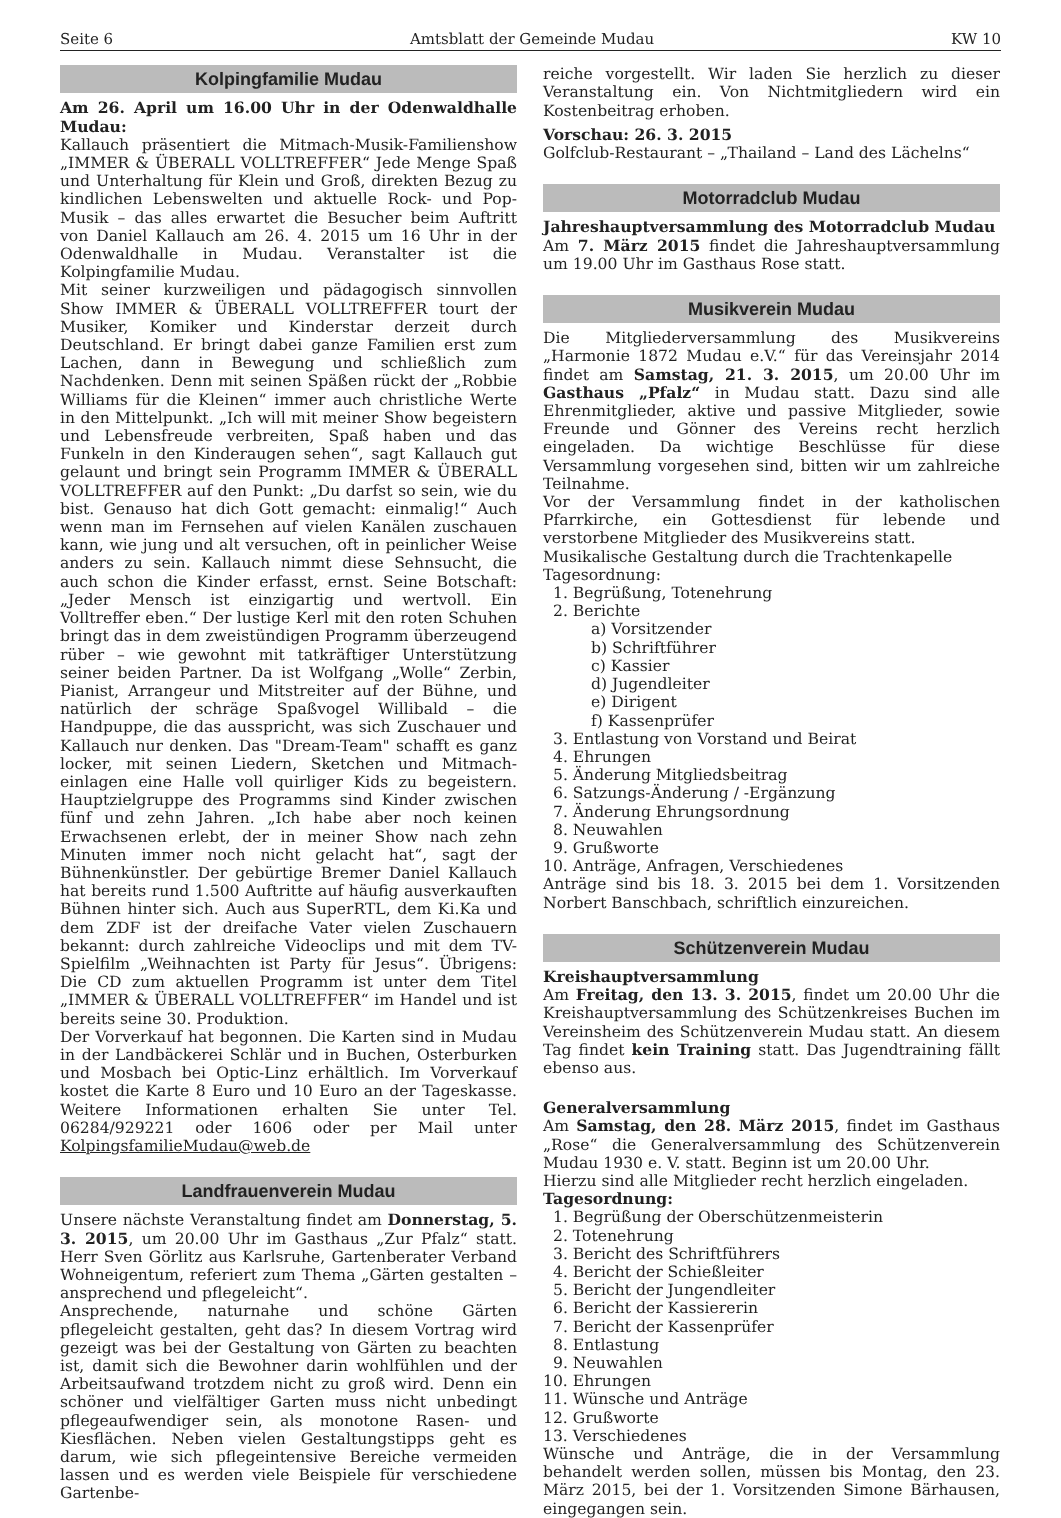Seite 6 Amtsblatt der Gemeinde Mudau KW 10
Kolpingfamilie Mudau
Am 26. April um 16.00 Uhr in der Odenwaldhalle Mudau:
Kallauch präsentiert die Mitmach-Musik-Familienshow „IMMER & ÜBERALL VOLLTREFFER“ Jede Menge Spaß und Unterhaltung für Klein und Groß, direkten Bezug zu kindlichen Lebenswelten und aktuelle Rock- und Pop-Musik – das alles erwartet die Besucher beim Auftritt von Daniel Kallauch am 26. 4. 2015 um 16 Uhr in der Odenwaldhalle in Mudau. Veranstalter ist die Kolpingfamilie Mudau.
Mit seiner kurzweiligen und pädagogisch sinnvollen Show IMMER & ÜBERALL VOLLTREFFER tourt der Musiker, Komiker und Kinderstar derzeit durch Deutschland. Er bringt dabei ganze Familien erst zum Lachen, dann in Bewegung und schließlich zum Nachdenken. Denn mit seinen Späßen rückt der „Robbie Williams für die Kleinen“ immer auch christliche Werte in den Mittelpunkt. „Ich will mit meiner Show begeistern und Lebensfreude verbreiten, Spaß haben und das Funkeln in den Kinderaugen sehen“, sagt Kallauch gut gelaunt und bringt sein Programm IMMER & ÜBERALL VOLLTREFFER auf den Punkt: „Du darfst so sein, wie du bist. Genauso hat dich Gott gemacht: einmalig!“ Auch wenn man im Fernsehen auf vielen Kanälen zuschauen kann, wie jung und alt versuchen, oft in peinlicher Weise anders zu sein. Kallauch nimmt diese Sehnsucht, die auch schon die Kinder erfasst, ernst. Seine Botschaft: „Jeder Mensch ist einzigartig und wertvoll. Ein Volltreffer eben.“ Der lustige Kerl mit den roten Schuhen bringt das in dem zweistündigen Programm überzeugend rüber – wie gewohnt mit tatkräftiger Unterstützung seiner beiden Partner. Da ist Wolfgang „Wolle“ Zerbin, Pianist, Arrangeur und Mitstreiter auf der Bühne, und natürlich der schräge Spaßvogel Willibald – die Handpuppe, die das ausspricht, was sich Zuschauer und Kallauch nur denken. Das "Dream-Team" schafft es ganz locker, mit seinen Liedern, Sketchen und Mitmach-einlagen eine Halle voll quirliger Kids zu begeistern. Hauptzielgruppe des Programms sind Kinder zwischen fünf und zehn Jahren. „Ich habe aber noch keinen Erwachsenen erlebt, der in meiner Show nach zehn Minuten immer noch nicht gelacht hat“, sagt der Bühnenkünstler. Der gebürtige Bremer Daniel Kallauch hat bereits rund 1.500 Auftritte auf häufig ausverkauften Bühnen hinter sich. Auch aus SuperRTL, dem Ki.Ka und dem ZDF ist der dreifache Vater vielen Zuschauern bekannt: durch zahlreiche Videoclips und mit dem TV-Spielfilm „Weihnachten ist Party für Jesus“. Übrigens: Die CD zum aktuellen Programm ist unter dem Titel „IMMER & ÜBERALL VOLLTREFFER“ im Handel und ist bereits seine 30. Produktion.
Der Vorverkauf hat begonnen. Die Karten sind in Mudau in der Landbäckerei Schlär und in Buchen, Osterburken und Mosbach bei Optic-Linz erhältlich. Im Vorverkauf kostet die Karte 8 Euro und 10 Euro an der Tageskasse. Weitere Informationen erhalten Sie unter Tel. 06284/929221 oder 1606 oder per Mail unter KolpingsfamilieMudau@web.de
Landfrauenverein Mudau
Unsere nächste Veranstaltung findet am Donnerstag, 5. 3. 2015, um 20.00 Uhr im Gasthaus „Zur Pfalz“ statt. Herr Sven Görlitz aus Karlsruhe, Gartenberater Verband Wohneigentum, referiert zum Thema „Gärten gestalten – ansprechend und pflegeleicht“.
Ansprechende, naturnahe und schöne Gärten pflegeleicht gestalten, geht das? In diesem Vortrag wird gezeigt was bei der Gestaltung von Gärten zu beachten ist, damit sich die Bewohner darin wohlfühlen und der Arbeitsaufwand trotzdem nicht zu groß wird. Denn ein schöner und vielfältiger Garten muss nicht unbedingt pflegeaufwendiger sein, als monotone Rasen- und Kiesflächen. Neben vielen Gestaltungstipps geht es darum, wie sich pflegeintensive Bereiche vermeiden lassen und es werden viele Beispiele für verschiedene Gartenbe-
reiche vorgestellt. Wir laden Sie herzlich zu dieser Veranstaltung ein. Von Nichtmitgliedern wird ein Kostenbeitrag erhoben.
Vorschau: 26. 3. 2015
Golfclub-Restaurant – „Thailand – Land des Lächelns“
Motorradclub Mudau
Jahreshauptversammlung des Motorradclub Mudau
Am 7. März 2015 findet die Jahreshauptversammlung um 19.00 Uhr im Gasthaus Rose statt.
Musikverein Mudau
Die Mitgliederversammlung des Musikvereins „Harmonie 1872 Mudau e.V.“ für das Vereinsjahr 2014 findet am Samstag, 21. 3. 2015, um 20.00 Uhr im Gasthaus „Pfalz“ in Mudau statt. Dazu sind alle Ehrenmitglieder, aktive und passive Mitglieder, sowie Freunde und Gönner des Vereins recht herzlich eingeladen. Da wichtige Beschlüsse für diese Versammlung vorgesehen sind, bitten wir um zahlreiche Teilnahme.
Vor der Versammlung findet in der katholischen Pfarrkirche, ein Gottesdienst für lebende und verstorbene Mitglieder des Musikvereins statt.
Musikalische Gestaltung durch die Trachtenkapelle
Tagesordnung:
1. Begrüßung, Totenehrung
2. Berichte
a) Vorsitzender
b) Schriftführer
c) Kassier
d) Jugendleiter
e) Dirigent
f) Kassenprüfer
3. Entlastung von Vorstand und Beirat
4. Ehrungen
5. Änderung Mitgliedsbeitrag
6. Satzungs-Änderung / -Ergänzung
7. Änderung Ehrungsordnung
8. Neuwahlen
9. Grußworte
10. Anträge, Anfragen, Verschiedenes
Anträge sind bis 18. 3. 2015 bei dem 1. Vorsitzenden Norbert Banschbach, schriftlich einzureichen.
Schützenverein Mudau
Kreishauptversammlung
Am Freitag, den 13. 3. 2015, findet um 20.00 Uhr die Kreishauptversammlung des Schützenkreises Buchen im Vereinsheim des Schützenverein Mudau statt. An diesem Tag findet kein Training statt. Das Jugendtraining fällt ebenso aus.
Generalversammlung
Am Samstag, den 28. März 2015, findet im Gasthaus „Rose“ die Generalversammlung des Schützenverein Mudau 1930 e. V. statt. Beginn ist um 20.00 Uhr.
Hierzu sind alle Mitglieder recht herzlich eingeladen.
Tagesordnung:
1. Begrüßung der Oberschützenmeisterin
2. Totenehrung
3. Bericht des Schriftführers
4. Bericht der Schießleiter
5. Bericht der Jungendleiter
6. Bericht der Kassiererin
7. Bericht der Kassenprüfer
8. Entlastung
9. Neuwahlen
10. Ehrungen
11. Wünsche und Anträge
12. Grußworte
13. Verschiedenes
Wünsche und Anträge, die in der Versammlung behandelt werden sollen, müssen bis Montag, den 23. März 2015, bei der 1. Vorsitzenden Simone Bärhausen, eingegangen sein.